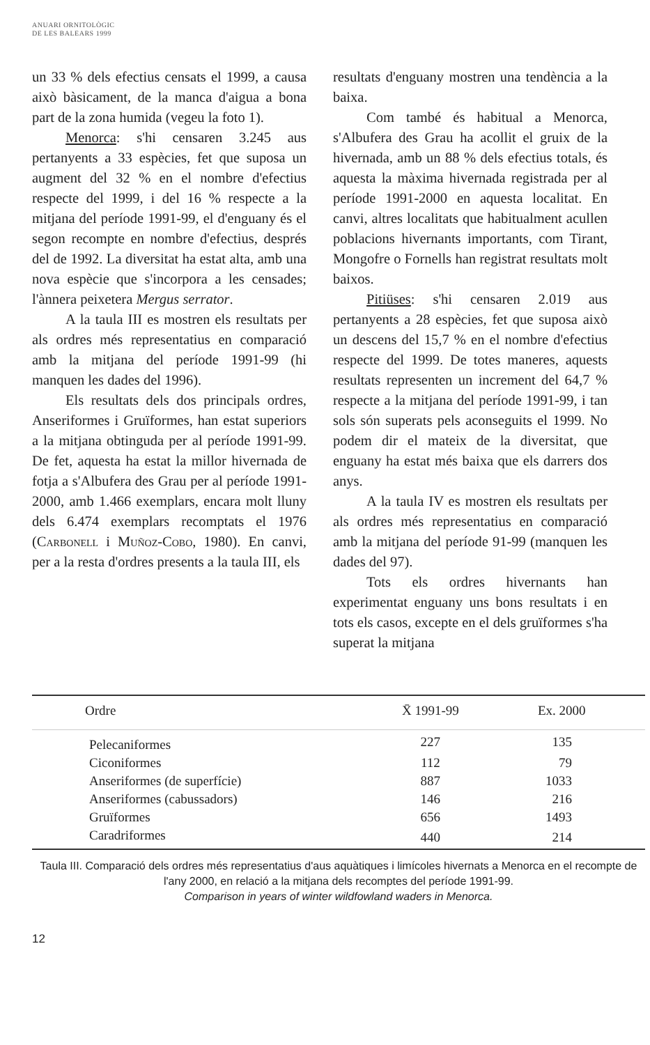ANUARI ORNITOLÒGIC
DE LES BALEARS 1999
un 33 % dels efectius censats el 1999, a causa això bàsicament, de la manca d'aigua a bona part de la zona humida (vegeu la foto 1).
Menorca: s'hi censaren 3.245 aus pertanyents a 33 espècies, fet que suposa un augment del 32 % en el nombre d'efectius respecte del 1999, i del 16 % respecte a la mitjana del període 1991-99, el d'enguany és el segon recompte en nombre d'efectius, després del de 1992. La diversitat ha estat alta, amb una nova espècie que s'incorpora a les censades; l'ànnera peixetera Mergus serrator.
A la taula III es mostren els resultats per als ordres més representatius en comparació amb la mitjana del període 1991-99 (hi manquen les dades del 1996).
Els resultats dels dos principals ordres, Anseriformes i Gruïformes, han estat superiors a la mitjana obtinguda per al període 1991-99. De fet, aquesta ha estat la millor hivernada de fotja a s'Albufera des Grau per al període 1991-2000, amb 1.466 exemplars, encara molt lluny dels 6.474 exemplars recomptats el 1976 (Carbonell i Muñoz-Cobo, 1980). En canvi, per a la resta d'ordres presents a la taula III, els
resultats d'enguany mostren una tendència a la baixa.
Com també és habitual a Menorca, s'Albufera des Grau ha acollit el gruix de la hivernada, amb un 88 % dels efectius totals, és aquesta la màxima hivernada registrada per al període 1991-2000 en aquesta localitat. En canvi, altres localitats que habitualment acullen poblacions hivernants importants, com Tirant, Mongofre o Fornells han registrat resultats molt baixos.
Pitiüses: s'hi censaren 2.019 aus pertanyents a 28 espècies, fet que suposa això un descens del 15,7 % en el nombre d'efectius respecte del 1999. De totes maneres, aquests resultats representen un increment del 64,7 % respecte a la mitjana del període 1991-99, i tan sols són superats pels aconseguits el 1999. No podem dir el mateix de la diversitat, que enguany ha estat més baixa que els darrers dos anys.
A la taula IV es mostren els resultats per als ordres més representatius en comparació amb la mitjana del període 91-99 (manquen les dades del 97).
Tots els ordres hivernants han experimentat enguany uns bons resultats i en tots els casos, excepte en el dels gruïformes s'ha superat la mitjana
| Ordre | X̄ 1991-99 | Ex. 2000 |
| --- | --- | --- |
| Pelecaniformes | 227 | 135 |
| Ciconiformes | 112 | 79 |
| Anseriformes (de superfície) | 887 | 1033 |
| Anseriformes (cabussadors) | 146 | 216 |
| Gruïformes | 656 | 1493 |
| Caradriformes | 440 | 214 |
Taula III. Comparació dels ordres més representatius d'aus aquàtiques i limícoles hivernats a Menorca en el recompte de l'any 2000, en relació a la mitjana dels recomptes del període 1991-99.
Comparison in years of winter wildfowland waders in Menorca.
12